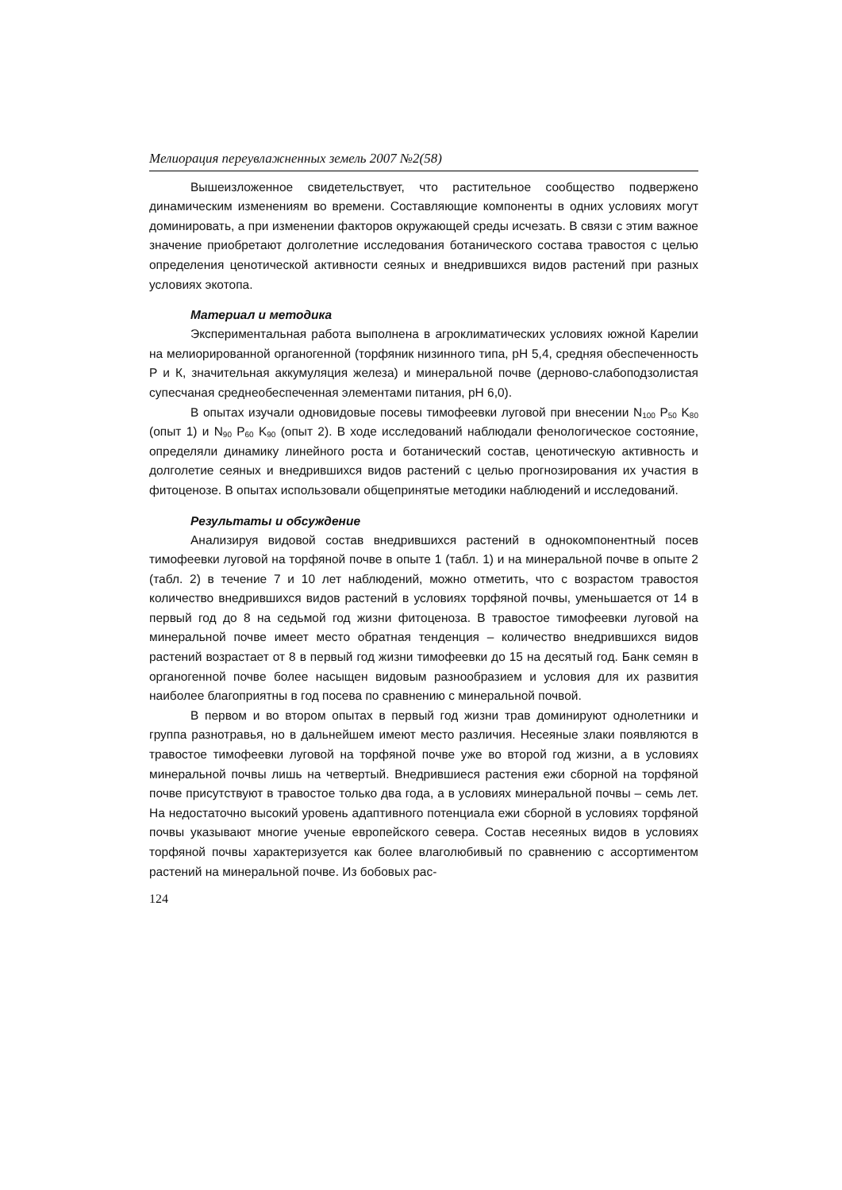Мелиорация переувлажненных земель 2007 №2(58)
Вышеизложенное свидетельствует, что растительное сообщество подвержено динамическим изменениям во времени. Составляющие компоненты в одних условиях могут доминировать, а при изменении факторов окружающей среды исчезать. В связи с этим важное значение приобретают долголетние исследования ботанического состава травостоя с целью определения ценотической активности сеяных и внедрившихся видов растений при разных условиях экотопа.
Материал и методика
Экспериментальная работа выполнена в агроклиматических условиях южной Карелии на мелиорированной органогенной (торфяник низинного типа, рН 5,4, средняя обеспеченность Р и К, значительная аккумуляция железа) и минеральной почве (дерново-слабоподзолистая супесчаная среднеобеспеченная элементами питания, рН 6,0).
В опытах изучали одновидовые посевы тимофеевки луговой при внесении N<sub>100</sub> P<sub>50</sub> K<sub>80</sub> (опыт 1) и N<sub>90</sub> P<sub>60</sub> K<sub>90</sub> (опыт 2). В ходе исследований наблюдали фенологическое состояние, определяли динамику линейного роста и ботанический состав, ценотическую активность и долголетие сеяных и внедрившихся видов растений с целью прогнозирования их участия в фитоценозе. В опытах использовали общепринятые методики наблюдений и исследований.
Результаты и обсуждение
Анализируя видовой состав внедрившихся растений в однокомпонентный посев тимофеевки луговой на торфяной почве в опыте 1 (табл. 1) и на минеральной почве в опыте 2 (табл. 2) в течение 7 и 10 лет наблюдений, можно отметить, что с возрастом травостоя количество внедрившихся видов растений в условиях торфяной почвы, уменьшается от 14 в первый год до 8 на седьмой год жизни фитоценоза. В травостое тимофеевки луговой на минеральной почве имеет место обратная тенденция – количество внедрившихся видов растений возрастает от 8 в первый год жизни тимофеевки до 15 на десятый год. Банк семян в органогенной почве более насыщен видовым разнообразием и условия для их развития наиболее благоприятны в год посева по сравнению с минеральной почвой.
В первом и во втором опытах в первый год жизни трав доминируют однолетники и группа разнотравья, но в дальнейшем имеют место различия. Несеяные злаки появляются в травостое тимофеевки луговой на торфяной почве уже во второй год жизни, а в условиях минеральной почвы лишь на четвертый. Внедрившиеся растения ежи сборной на торфяной почве присутствуют в травостое только два года, а в условиях минеральной почвы – семь лет. На недостаточно высокий уровень адаптивного потенциала ежи сборной в условиях торфяной почвы указывают многие ученые европейского севера. Состав несеяных видов в условиях торфяной почвы характеризуется как более влаголюбивый по сравнению с ассортиментом растений на минеральной почве. Из бобовых рас-
124